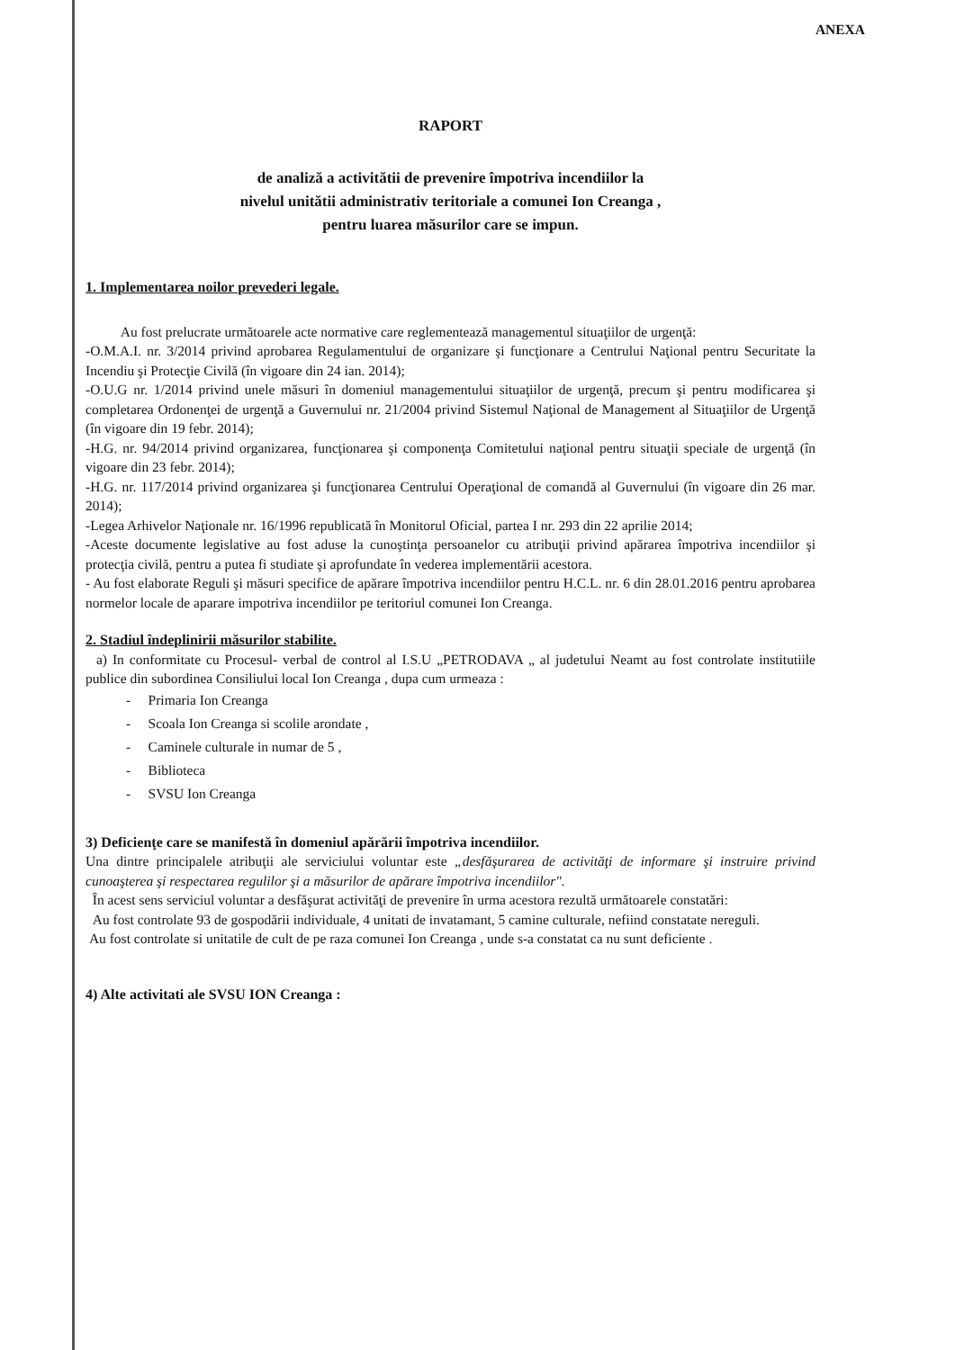ANEXA
RAPORT
de analiză a activitătii de prevenire împotriva incendiilor la
nivelul unitătii administrativ teritoriale a comunei Ion Creanga ,
pentru luarea măsurilor care se impun.
1. Implementarea noilor prevederi legale.
Au fost prelucrate următoarele acte normative care reglementează managementul situaţiilor de urgenţă:
-O.M.A.I. nr. 3/2014 privind aprobarea Regulamentului de organizare şi funcţionare a Centrului Naţional pentru Securitate la Incendiu şi Protecţie Civilă (în vigoare din 24 ian. 2014);
-O.U.G nr. 1/2014 privind unele măsuri în domeniul managementului situaţiilor de urgenţă, precum şi pentru modificarea şi completarea Ordonenţei de urgenţă a Guvernului nr. 21/2004 privind Sistemul Naţional de Management al Situaţiilor de Urgenţă (în vigoare din 19 febr. 2014);
-H.G. nr. 94/2014 privind organizarea, funcţionarea şi componenţa Comitetului naţional pentru situaţii speciale de urgenţă (în vigoare din 23 febr. 2014);
-H.G. nr. 117/2014 privind organizarea şi funcţionarea Centrului Operaţional de comandă al Guvernului (în vigoare din 26 mar. 2014);
-Legea Arhivelor Naţionale nr. 16/1996 republicată în Monitorul Oficial, partea I nr. 293 din 22 aprilie 2014;
-Aceste documente legislative au fost aduse la cunoştinţa persoanelor cu atribuţii privind apărarea împotriva incendiilor şi protecţia civilă, pentru a putea fi studiate şi aprofundate în vederea implementării acestora.
- Au fost elaborate Reguli şi măsuri specifice de apărare împotriva incendiilor pentru H.C.L. nr. 6 din 28.01.2016 pentru aprobarea normelor locale de aparare impotriva incendiilor pe teritoriul comunei Ion Creanga.
2. Stadiul îndeplinirii măsurilor stabilite.
a) In conformitate cu Procesul- verbal de control al I.S.U „PETRODAVA „ al judetului Neamt au fost controlate institutiile publice din subordinea Consiliului local Ion Creanga , dupa cum urmeaza :
- Primaria Ion Creanga
- Scoala Ion Creanga si scolile arondate ,
- Caminele culturale in numar de 5 ,
- Biblioteca
- SVSU Ion Creanga
3) Deficienţe care se manifestă în domeniul apărării împotriva incendiilor.
Una dintre principalele atribuţii ale serviciului voluntar este „desfăşurarea de activităţi de informare şi instruire privind cunoaşterea şi respectarea regulilor şi a măsurilor de apărare împotriva incendiilor".
În acest sens serviciul voluntar a desfăşurat activităţi de prevenire în urma acestora rezultă următoarele constatări:
Au fost controlate 93 de gospodării individuale, 4 unitati de invatamant, 5 camine culturale, nefiind constatate nereguli.
Au fost controlate si unitatile de cult de pe raza comunei Ion Creanga , unde s-a constatat ca nu sunt deficiente .
4) Alte activitati ale SVSU ION Creanga :